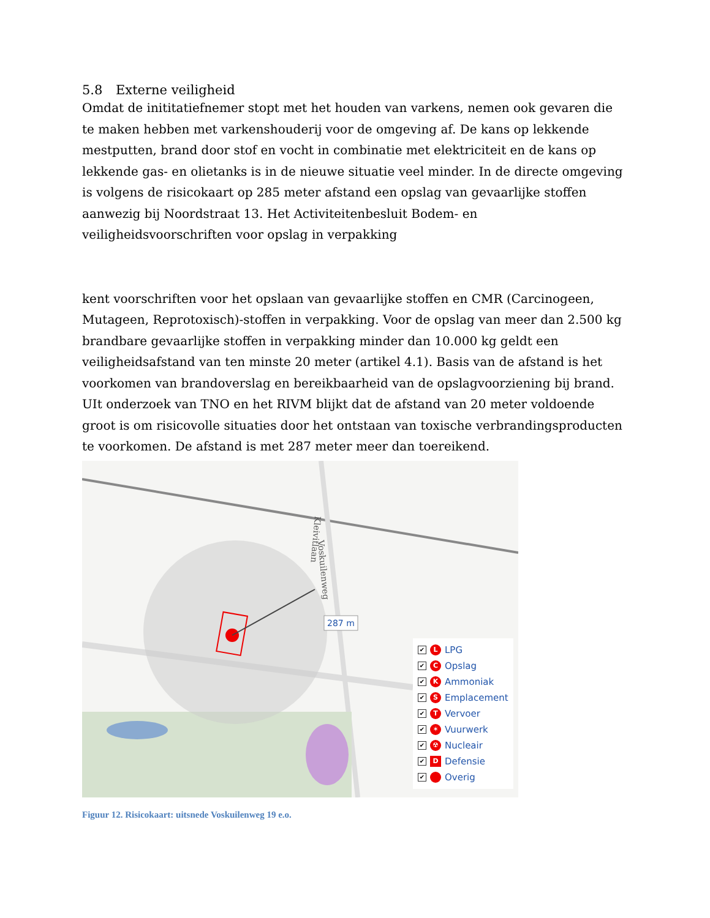5.8 Externe veiligheid
Omdat de inititatiefnemer stopt met het houden van varkens, nemen ook gevaren die te maken hebben met varkenshouderij voor de omgeving af. De kans op lekkende mestputten, brand door stof en vocht in combinatie met elektriciteit en de kans op lekkende gas- en olietanks is in de nieuwe situatie veel minder. In de directe omgeving is volgens de risicokaart op 285 meter afstand een opslag van gevaarlijke stoffen aanwezig bij Noordstraat 13. Het Activiteitenbesluit Bodem- en veiligheidsvoorschriften voor opslag in verpakking
kent voorschriften voor het opslaan van gevaarlijke stoffen en CMR (Carcinogeen, Mutageen, Reprotoxisch)-stoffen in verpakking. Voor de opslag van meer dan 2.500 kg brandbare gevaarlijke stoffen in verpakking minder dan 10.000 kg geldt een veiligheidsafstand van ten minste 20 meter (artikel 4.1). Basis van de afstand is het voorkomen van brandoverslag en bereikbaarheid van de opslagvoorziening bij brand. UIt onderzoek van TNO en het RIVM blijkt dat de afstand van 20 meter voldoende groot is om risicovolle situaties door het ontstaan van toxische verbrandingsproducten te voorkomen. De afstand is met 287 meter meer dan toereikend.
Kleivitlaan
Voskuilenweg
287 m
✔ L LPG
✔ C Opslag
✔ K Ammoniak
✔ S Emplacement
✔ T Vervoer
✔ ✶ Vuurwerk
✔ ☢ Nucleair
✔ D Defensie
✔ Overig
Figuur 12. Risicokaart: uitsnede Voskuilenweg 19 e.o.